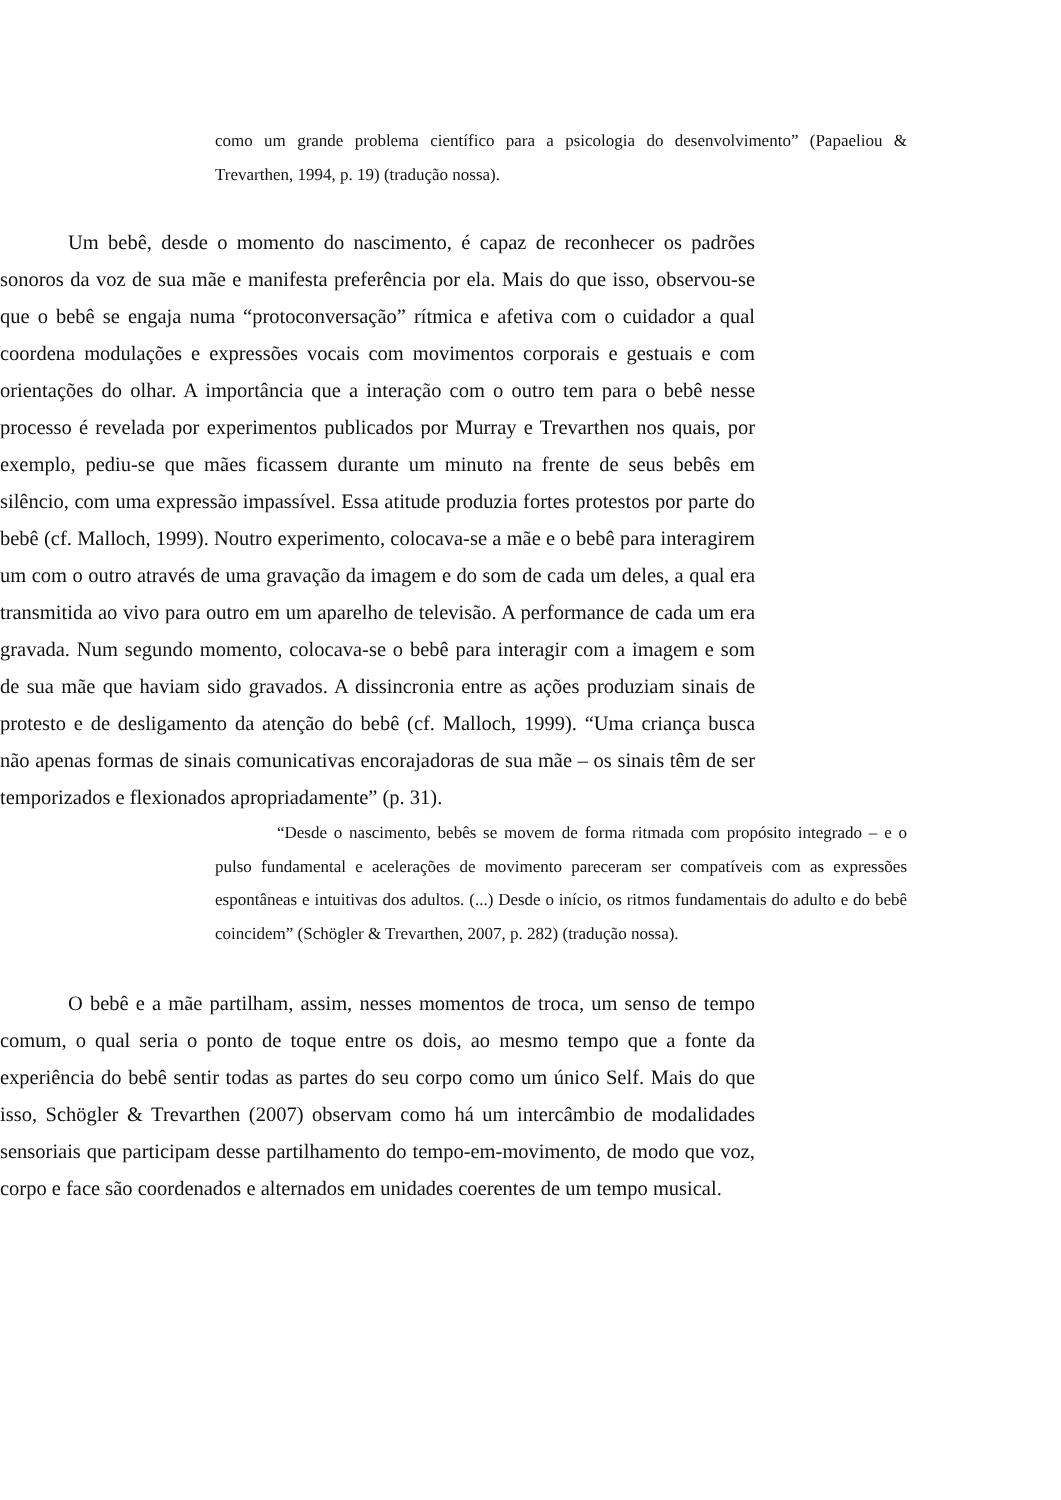como um grande problema científico para a psicologia do desenvolvimento” (Papaeliou & Trevarthen, 1994, p. 19) (tradução nossa).
Um bebê, desde o momento do nascimento, é capaz de reconhecer os padrões sonoros da voz de sua mãe e manifesta preferência por ela. Mais do que isso, observou-se que o bebê se engaja numa “protoconversação” rítmica e afetiva com o cuidador a qual coordena modulações e expressões vocais com movimentos corporais e gestuais e com orientações do olhar. A importância que a interação com o outro tem para o bebê nesse processo é revelada por experimentos publicados por Murray e Trevarthen nos quais, por exemplo, pediu-se que mães ficassem durante um minuto na frente de seus bebês em silêncio, com uma expressão impassível. Essa atitude produzia fortes protestos por parte do bebê (cf. Malloch, 1999). Noutro experimento, colocava-se a mãe e o bebê para interagirem um com o outro através de uma gravação da imagem e do som de cada um deles, a qual era transmitida ao vivo para outro em um aparelho de televisão. A performance de cada um era gravada. Num segundo momento, colocava-se o bebê para interagir com a imagem e som de sua mãe que haviam sido gravados. A dissincronia entre as ações produziam sinais de protesto e de desligamento da atenção do bebê (cf. Malloch, 1999). “Uma criança busca não apenas formas de sinais comunicativas encorajadoras de sua mãe – os sinais têm de ser temporizados e flexionados apropriadamente” (p. 31).
“Desde o nascimento, bebês se movem de forma ritmada com propósito integrado – e o pulso fundamental e acelerações de movimento pareceram ser compatíveis com as expressões espontâneas e intuitivas dos adultos. (...) Desde o início, os ritmos fundamentais do adulto e do bebê coincidem” (Schögler & Trevarthen, 2007, p. 282) (tradução nossa).
O bebê e a mãe partilham, assim, nesses momentos de troca, um senso de tempo comum, o qual seria o ponto de toque entre os dois, ao mesmo tempo que a fonte da experiência do bebê sentir todas as partes do seu corpo como um único Self. Mais do que isso, Schögler & Trevarthen (2007) observam como há um intercâmbio de modalidades sensoriais que participam desse partilhamento do tempo-em-movimento, de modo que voz, corpo e face são coordenados e alternados em unidades coerentes de um tempo musical.